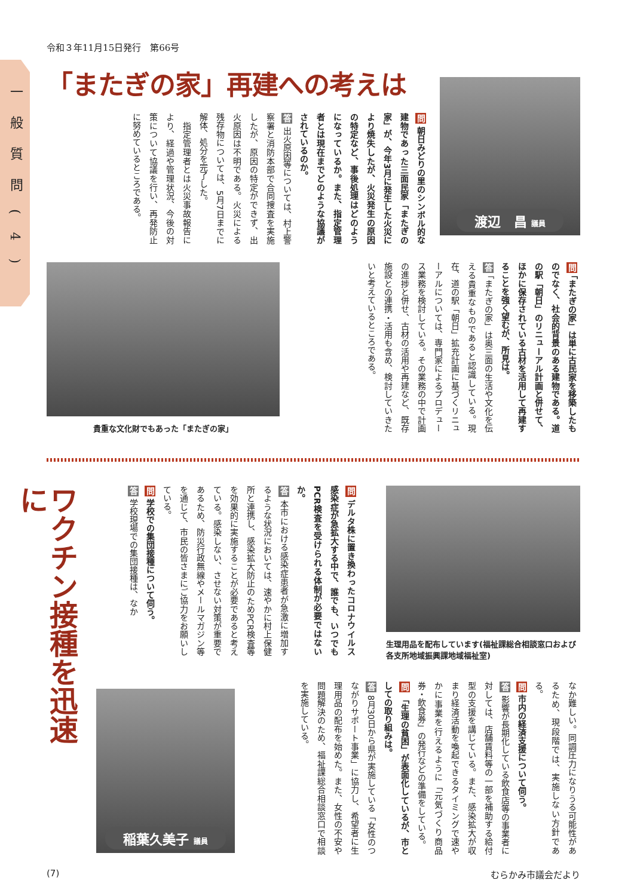一般質問(4)
令和３年11月15日発行　第66号
「またぎの家」再建への考えは
渡辺　昌 議員
問 朝日みどりの里のシンボル的な建物であった三面民家「またぎの家」が、今年3月に発生した火災により焼失したが、火災発生の原因の特定など、事後処理はどのようになっているか。また、指定管理者とは現在までどのような協議がされているのか。
答 出火原因等については、村上警察署と消防本部で合同捜査を実施したが、原因の特定ができず、出火原因は不明である。火災による残存物については、5月7日までに解体、処分を完了した。
　指定管理者とは火災事故報告により、経過や管理状況、今後の対策について協議を行い、再発防止に努めているところである。
問 「またぎの家」は単に古民家を移築したものでなく、社会的背景のある建物である。道の駅「朝日」のリニューアル計画と併せて、ほかに保存されている古材を活用して再建することを強く望むが、所見は。
答 「またぎの家」は奥三面の生活や文化を伝える貴重なものであると認識している。現在、道の駅「朝日」拡充計画に基づくリニューアルについては、専門家によるプロデュース業務を検討している。その業務の中で計画の進捗と併せ、古材の活用や再建など、既存施設との連携・活用も含め、検討していきたいと考えているところである。
貴重な文化財でもあった「またぎの家」
ワクチン接種を迅速に
生理用品を配布しています(福祉課総合相談窓口および各支所地域振興課地域福祉室)
問 デルタ株に置き換わったコロナウイルス感染症が急拡大する中で、誰でも、いつでもPCR検査を受けられる体制が必要ではないか。
答 本市における感染症患者が急激に増加するような状況においては、速やかに村上保健所と連携し、感染拡大防止のためPCR検査等を効果的に実施することが必要であると考えている。感染しない、させない対策が重要であるため、防災行政無線やメールマガジン等を通じて、市民の皆さまにご協力をお願いしている。
問 学校での集団接種について伺う。
答 学校現場での集団接種は、なか
なか難しい。同調圧力になりうる可能性があるため、現段階では、実施しない方針である。
問 市内の経済支援について伺う。
答 影響が長期化している飲食店等の事業者に対しては、店舗賃料等の一部を補助する給付型の支援を講じている。また、感染拡大が収まり経済活動を喚起できるタイミングで速やかに事業を行えるように「元気づくり商品券・飲食券」の発行などの準備をしている。
問 「生理の貧困」が表面化しているが、市としての取り組みは。
答 8月30日から県が実施している「女性のつながりサポート事業」に協力し、希望者に生理用品の配布を始めた。また、女性の不安や問題解決のため、福祉課総合相談窓口で相談を実施している。
稲葉久美子 議員
(7) むらかみ市議会だより